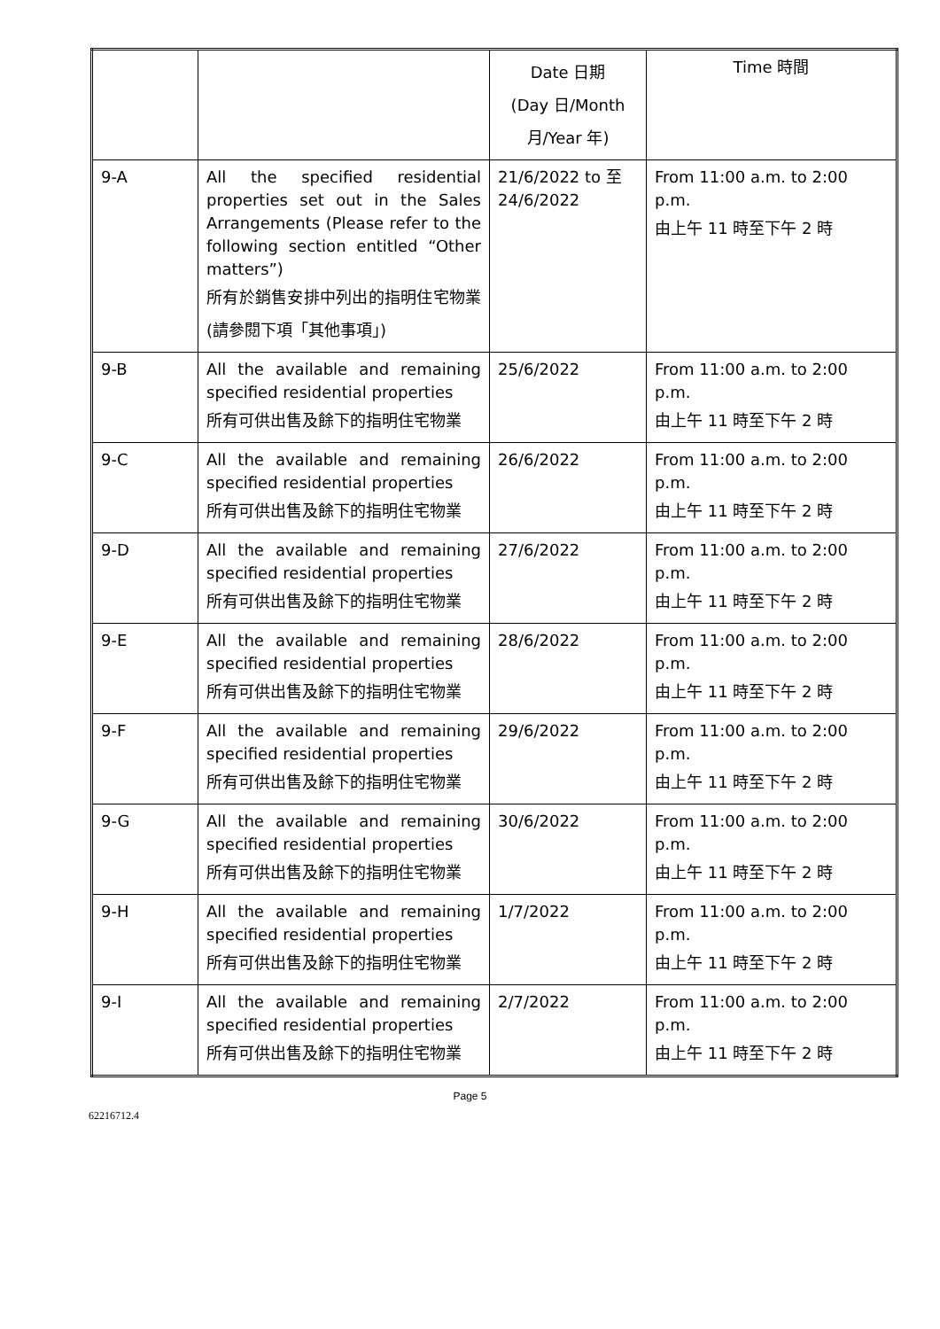| | | Date 日期 (Day 日/Month 月/Year 年) | Time 時間 |
| 9-A | All the specified residential properties set out in the Sales Arrangements (Please refer to the following section entitled “Other matters”) 所有於銷售安排中列出的指明住宅物業(請參閱下項「其他事項」) | 21/6/2022 to 至 24/6/2022 | From 11:00 a.m. to 2:00 p.m. 由上午 11 時至下午 2 時 |
| 9-B | All the available and remaining specified residential properties 所有可供出售及餘下的指明住宅物業 | 25/6/2022 | From 11:00 a.m. to 2:00 p.m. 由上午 11 時至下午 2 時 |
| 9-C | All the available and remaining specified residential properties 所有可供出售及餘下的指明住宅物業 | 26/6/2022 | From 11:00 a.m. to 2:00 p.m. 由上午 11 時至下午 2 時 |
| 9-D | All the available and remaining specified residential properties 所有可供出售及餘下的指明住宅物業 | 27/6/2022 | From 11:00 a.m. to 2:00 p.m. 由上午 11 時至下午 2 時 |
| 9-E | All the available and remaining specified residential properties 所有可供出售及餘下的指明住宅物業 | 28/6/2022 | From 11:00 a.m. to 2:00 p.m. 由上午 11 時至下午 2 時 |
| 9-F | All the available and remaining specified residential properties 所有可供出售及餘下的指明住宅物業 | 29/6/2022 | From 11:00 a.m. to 2:00 p.m. 由上午 11 時至下午 2 時 |
| 9-G | All the available and remaining specified residential properties 所有可供出售及餘下的指明住宅物業 | 30/6/2022 | From 11:00 a.m. to 2:00 p.m. 由上午 11 時至下午 2 時 |
| 9-H | All the available and remaining specified residential properties 所有可供出售及餘下的指明住宅物業 | 1/7/2022 | From 11:00 a.m. to 2:00 p.m. 由上午 11 時至下午 2 時 |
| 9-I | All the available and remaining specified residential properties 所有可供出售及餘下的指明住宅物業 | 2/7/2022 | From 11:00 a.m. to 2:00 p.m. 由上午 11 時至下午 2 時 |
Page 5
62216712.4